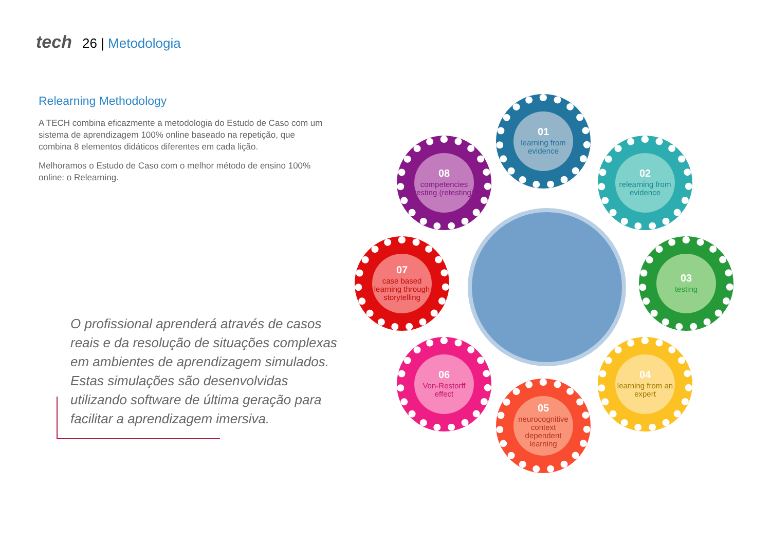tech 26 | Metodologia
Relearning Methodology
A TECH combina eficazmente a metodologia do Estudo de Caso com um sistema de aprendizagem 100% online baseado na repetição, que combina 8 elementos didáticos diferentes em cada lição.
Melhoramos o Estudo de Caso com o melhor método de ensino 100% online: o Relearning.
O profissional aprenderá através de casos reais e da resolução de situações complexas em ambientes de aprendizagem simulados. Estas simulações são desenvolvidas utilizando software de última geração para facilitar a aprendizagem imersiva.
01
learning from evidence
02
relearning from evidence
03
testing
04
learning from an expert
05
neurocognitive context dependent learning
06
Von-Restorff effect
07
case based learning through storytelling
08
competencies testing (retesting)